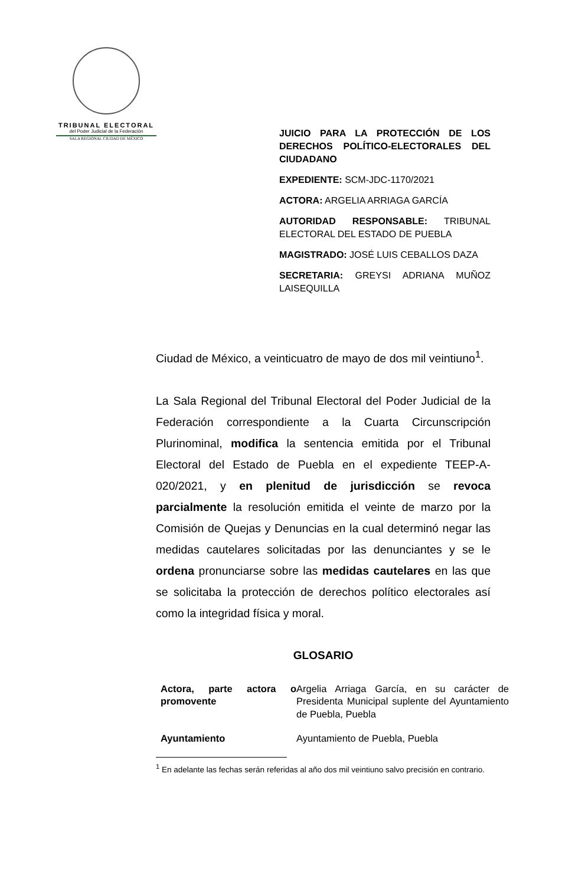TRIBUNAL ELECTORAL
del Poder Judicial de la Federación
SALA REGIONAL CIUDAD DE MÉXICO
JUICIO PARA LA PROTECCIÓN DE LOS DERECHOS POLÍTICO-ELECTORALES DEL CIUDADANO
EXPEDIENTE: SCM-JDC-1170/2021
ACTORA: ARGELIA ARRIAGA GARCÍA
AUTORIDAD RESPONSABLE: TRIBUNAL ELECTORAL DEL ESTADO DE PUEBLA
MAGISTRADO: JOSÉ LUIS CEBALLOS DAZA
SECRETARIA: GREYSI ADRIANA MUÑOZ LAISEQUILLA
Ciudad de México, a veinticuatro de mayo de dos mil veintiuno<sup>1</sup>.
La Sala Regional del Tribunal Electoral del Poder Judicial de la Federación correspondiente a la Cuarta Circunscripción Plurinominal, modifica la sentencia emitida por el Tribunal Electoral del Estado de Puebla en el expediente TEEP-A-020/2021, y en plenitud de jurisdicción se revoca parcialmente la resolución emitida el veinte de marzo por la Comisión de Quejas y Denuncias en la cual determinó negar las medidas cautelares solicitadas por las denunciantes y se le ordena pronunciarse sobre las medidas cautelares en las que se solicitaba la protección de derechos político electorales así como la integridad física y moral.
GLOSARIO
| Actora, parte actora o promovente | Argelia Arriaga García, en su carácter de Presidenta Municipal suplente del Ayuntamiento de Puebla, Puebla |
| Ayuntamiento | Ayuntamiento de Puebla, Puebla |
<sup>1</sup> En adelante las fechas serán referidas al año dos mil veintiuno salvo precisión en contrario.